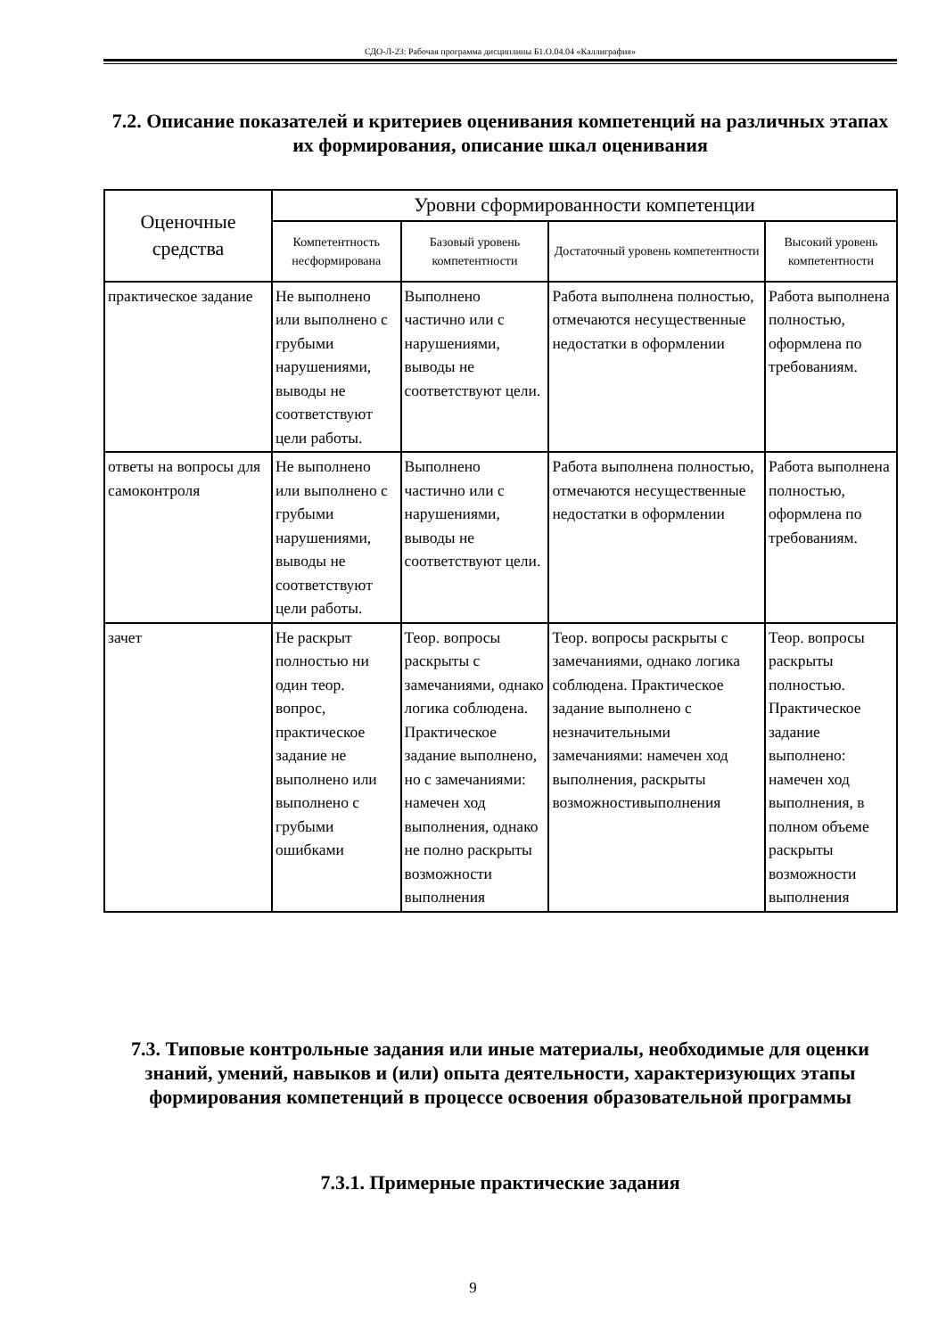СДО-Л-23: Рабочая программа дисциплины Б1.О.04.04 «Каллиграфия»
7.2. Описание показателей и критериев оценивания компетенций на различных этапах их формирования, описание шкал оценивания
| Оценочные средства | Уровни сформированности компетенции | | | |
| --- | --- | --- | --- | --- |
| | Компетентность несформирована | Базовый уровень компетентности | Достаточный уровень компетентности | Высокий уровень компетентности |
| практическое задание | Не выполнено или выполнено с грубыми нарушениями, выводы не соответствуют цели работы. | Выполнено частично или с нарушениями, выводы не соответствуют цели. | Работа выполнена полностью, отмечаются несущественные недостатки в оформлении | Работа выполнена полностью, оформлена по требованиям. |
| ответы на вопросы для самоконтроля | Не выполнено или выполнено с грубыми нарушениями, выводы не соответствуют цели работы. | Выполнено частично или с нарушениями, выводы не соответствуют цели. | Работа выполнена полностью, отмечаются несущественные недостатки в оформлении | Работа выполнена полностью, оформлена по требованиям. |
| зачет | Не раскрыт полностью ни один теор. вопрос, практическое задание не выполнено или выполнено с грубыми ошибками | Теор. вопросы раскрыты с замечаниями, однако логика соблюдена. Практическое задание выполнено, но с замечаниями: намечен ход выполнения, однако не полно раскрыты возможности выполнения | Теор. вопросы раскрыты с замечаниями, однако логика соблюдена. Практическое задание выполнено с незначительными замечаниями: намечен ход выполнения, раскрыты возможностивыполнения | Теор. вопросы раскрыты полностью. Практическое задание выполнено: намечен ход выполнения, в полном объеме раскрыты возможности выполнения |
7.3. Типовые контрольные задания или иные материалы, необходимые для оценки знаний, умений, навыков и (или) опыта деятельности, характеризующих этапы формирования компетенций в процессе освоения образовательной программы
7.3.1. Примерные практические задания
9